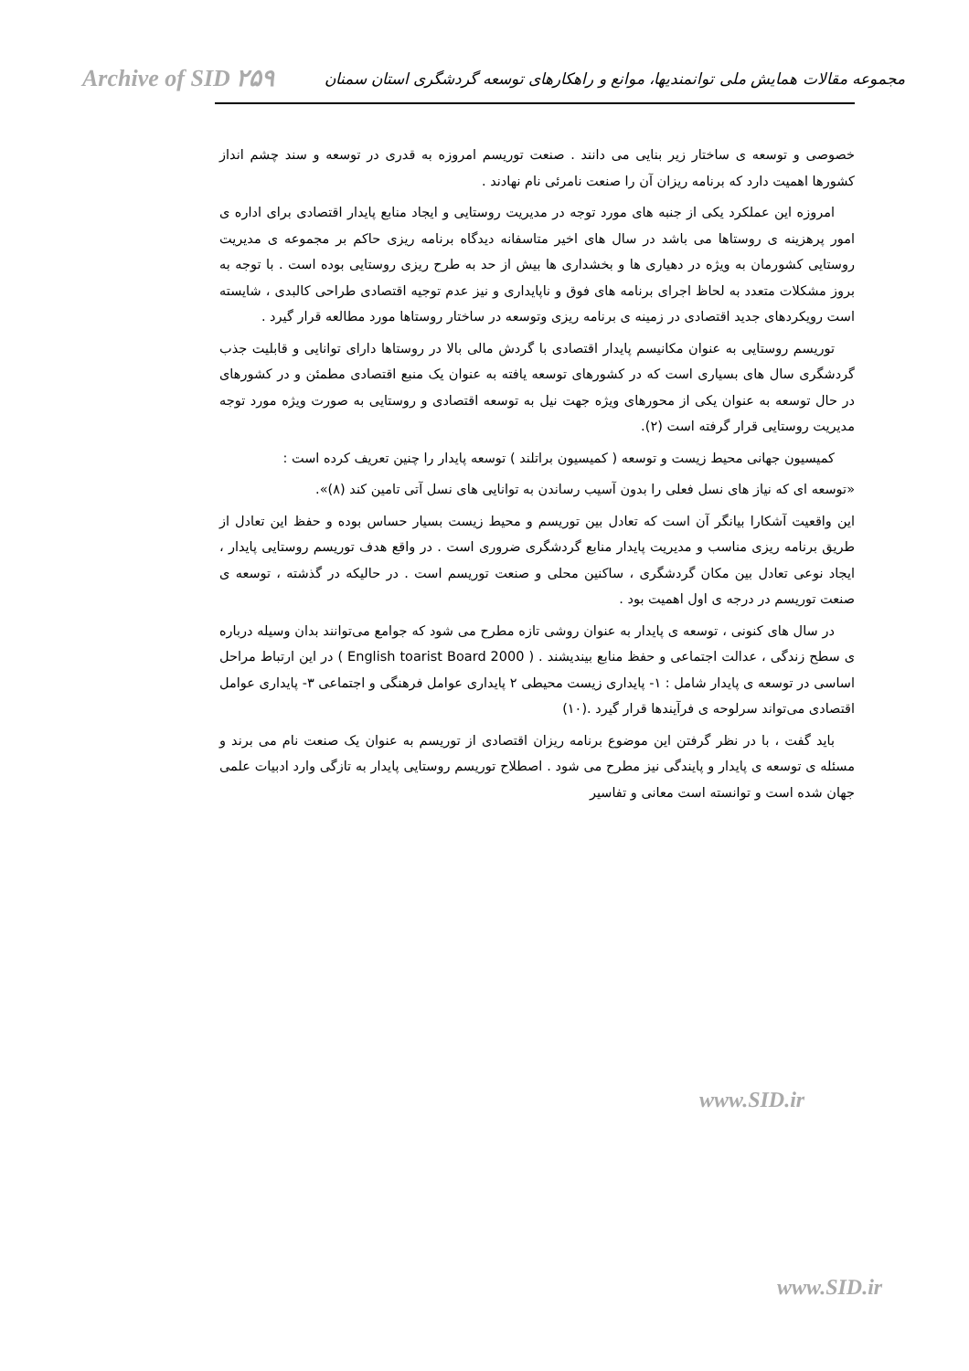Archive of SID ۲۵۹ مجموعه مقالات همایش ملی توانمندیها، موانع و راهکارهای توسعه گردشگری استان سمنان
خصوصی و توسعه ی ساختار زیر بنایی می دانند . صنعت توریسم امروزه به قدری در توسعه و سند چشم انداز کشورها اهمیت دارد که برنامه ریزان آن را صنعت نامرئی نام نهادند .
امروزه این عملکرد یکی از جنبه های مورد توجه در مدیریت روستایی و ایجاد منابع پایدار اقتصادی برای اداره ی امور پرهزینه ی روستاها می باشد در سال های اخیر متاسفانه دیدگاه برنامه ریزی حاکم بر مجموعه ی مدیریت روستایی کشورمان به ویژه در دهیاری ها و بخشداری ها بیش از حد به طرح ریزی روستایی بوده است . با توجه به بروز مشکلات متعدد به لحاظ اجرای برنامه های فوق و ناپایداری و نیز عدم توجیه اقتصادی طراحی کالبدی ، شایسته است رویکردهای جدید اقتصادی در زمینه ی برنامه ریزی وتوسعه در ساختار روستاها مورد مطالعه قرار گیرد .
توریسم روستایی به عنوان مکانیسم پایدار اقتصادی با گردش مالی بالا در روستاها دارای توانایی و قابلیت جذب گردشگری سال های بسیاری است که در کشورهای توسعه یافته به عنوان یک منبع اقتصادی مطمئن و در کشورهای در حال توسعه به عنوان یکی از محورهای ویژه جهت نیل به توسعه اقتصادی و روستایی به صورت ویژه مورد توجه مدیریت روستایی قرار گرفته است (۲).
کمیسیون جهانی محیط زیست و توسعه ( کمیسیون براتلند ) توسعه پایدار را چنین تعریف کرده است :
«توسعه ای که نیاز های نسل فعلی را بدون آسیب رساندن به توانایی های نسل آتی تامین کند (۸)».
این واقعیت آشکارا بیانگر آن است که تعادل بین توریسم و محیط زیست بسیار حساس بوده و حفظ این تعادل از طریق برنامه ریزی مناسب و مدیریت پایدار منابع گردشگری ضروری است . در واقع هدف توریسم روستایی پایدار ، ایجاد نوعی تعادل بین مکان گردشگری ، ساکنین محلی و صنعت توریسم است . در حالیکه در گذشته ، توسعه ی صنعت توریسم در درجه ی اول اهمیت بود .
در سال های کنونی ، توسعه ی پایدار به عنوان روشی تازه مطرح می شود که جوامع می‌توانند بدان وسیله درباره ی سطح زندگی ، عدالت اجتماعی و حفظ منابع بیندیشند . ( English toarist Board 2000 ) در این ارتباط مراحل اساسی در توسعه ی پایدار شامل : ۱- پایداری زیست محیطی ۲ پایداری عوامل فرهنگی و اجتماعی ۳- پایداری عوامل اقتصادی می‌تواند سرلوحه ی فرآیندها قرار گیرد .(۱۰)
باید گفت ، با در نظر گرفتن این موضوع برنامه ریزان اقتصادی از توریسم به عنوان یک صنعت نام می برند و مسئله ی توسعه ی پایدار و پایندگی نیز مطرح می شود . اصطلاح توریسم روستایی پایدار به تازگی وارد ادبیات علمی جهان شده است و توانسته است معانی و تفاسیر
www.SID.ir
www.SID.ir